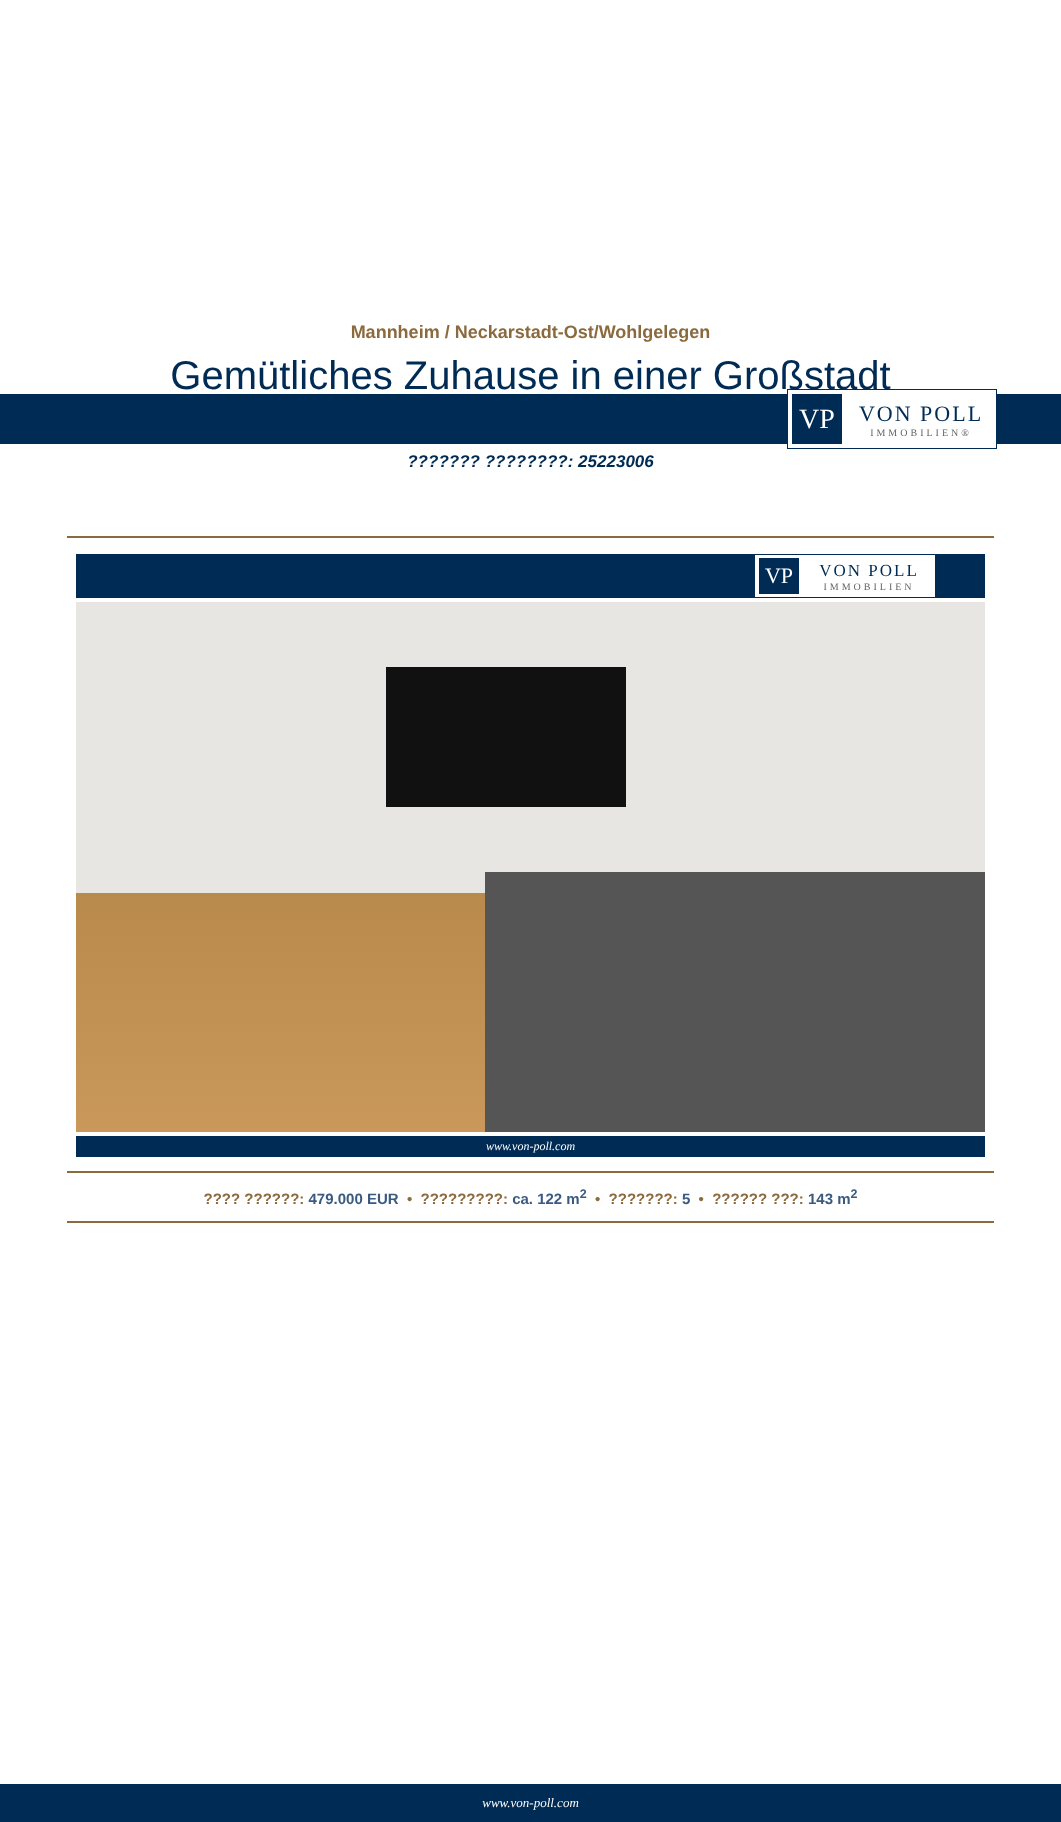VP
VON POLL
IMMOBILIEN®
Mannheim / Neckarstadt-Ost/Wohlgelegen
Gemütliches Zuhause in einer Großstadt
??????? ????????: 25223006
VP
VON POLL
IMMOBILIEN
www.von-poll.com
???? ??????: 479.000 EUR • ?????????: ca. 122 m<sup>2</sup> • ???????: 5 • ?????? ???: 143 m<sup>2</sup>
www.von-poll.com